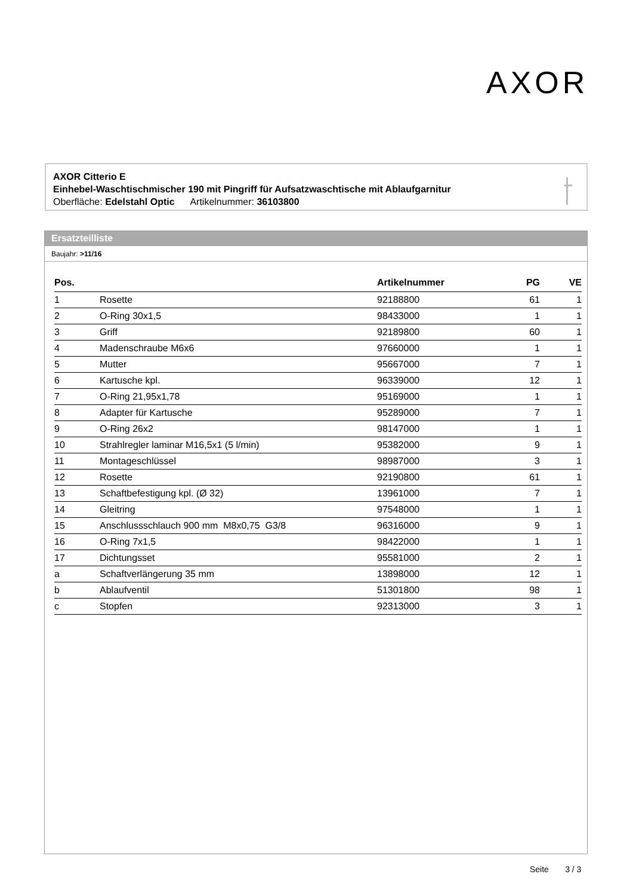AXOR
AXOR Citterio E
Einhebel-Waschtischmischer 190 mit Pingriff für Aufsatzwaschtische mit Ablaufgarnitur
Oberfläche: Edelstahl Optic Artikelnummer: 36103800
Ersatzteilliste
Baujahr: >11/16
| Pos. | | Artikelnummer | PG | VE |
| --- | --- | --- | --- | --- |
| 1 | Rosette | 92188800 | 61 | 1 |
| 2 | O-Ring 30x1,5 | 98433000 | 1 | 1 |
| 3 | Griff | 92189800 | 60 | 1 |
| 4 | Madenschraube M6x6 | 97660000 | 1 | 1 |
| 5 | Mutter | 95667000 | 7 | 1 |
| 6 | Kartusche kpl. | 96339000 | 12 | 1 |
| 7 | O-Ring 21,95x1,78 | 95169000 | 1 | 1 |
| 8 | Adapter für Kartusche | 95289000 | 7 | 1 |
| 9 | O-Ring 26x2 | 98147000 | 1 | 1 |
| 10 | Strahlregler laminar M16,5x1 (5 l/min) | 95382000 | 9 | 1 |
| 11 | Montageschlüssel | 98987000 | 3 | 1 |
| 12 | Rosette | 92190800 | 61 | 1 |
| 13 | Schaftbefestigung kpl. (Ø 32) | 13961000 | 7 | 1 |
| 14 | Gleitring | 97548000 | 1 | 1 |
| 15 | Anschlussschlauch 900 mm M8x0,75 G3/8 | 96316000 | 9 | 1 |
| 16 | O-Ring 7x1,5 | 98422000 | 1 | 1 |
| 17 | Dichtungsset | 95581000 | 2 | 1 |
| a | Schaftverlängerung 35 mm | 13898000 | 12 | 1 |
| b | Ablaufventil | 51301800 | 98 | 1 |
| c | Stopfen | 92313000 | 3 | 1 |
Seite 3 / 3